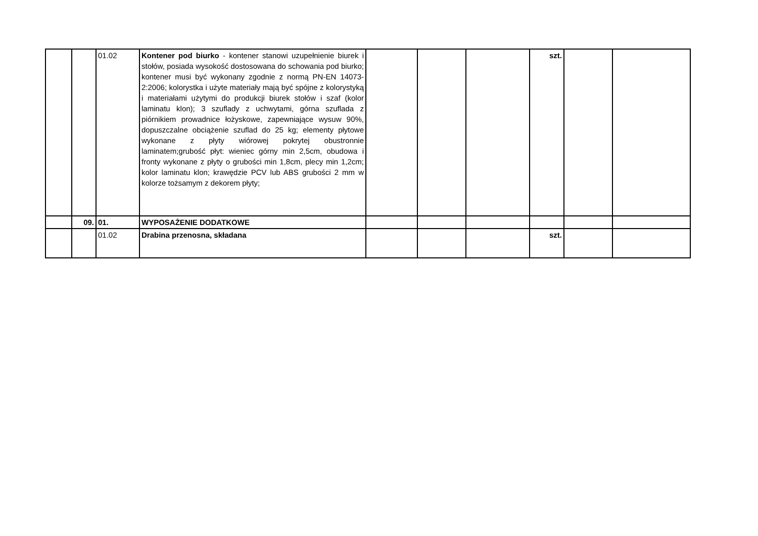| | | 01.02 | Kontener pod biurko - kontener stanowi uzupełnienie biurek i stołów, posiada wysokość dostosowana do schowania pod biurko; kontener musi być wykonany zgodnie z normą PN-EN 14073-2:2006; kolorystka i użyte materiały mają być spójne z kolorystyką i materiałami użytymi do produkcji biurek stołów i szaf (kolor laminatu klon); 3 szuflady z uchwytami, górna szuflada z piórnikiem prowadnice łożyskowe, zapewniające wysuw 90%, dopuszczalne obciążenie szuflad do 25 kg; elementy płytowe wykonane z płyty wiórowej pokrytej obustronnie laminatem;grubość płyt: wieniec górny min 2,5cm, obudowa i fronty wykonane z płyty o grubości min 1,8cm, plecy min 1,2cm; kolor laminatu klon; krawędzie PCV lub ABS grubości 2 mm w kolorze tożsamym z dekorem płyty; | | | | szt. | | |
| | 09. | 01. | WYPOSAŻENIE DODATKOWE | | | | | | |
| | | 01.02 | Drabina przenosna, składana | | | | szt. | | |